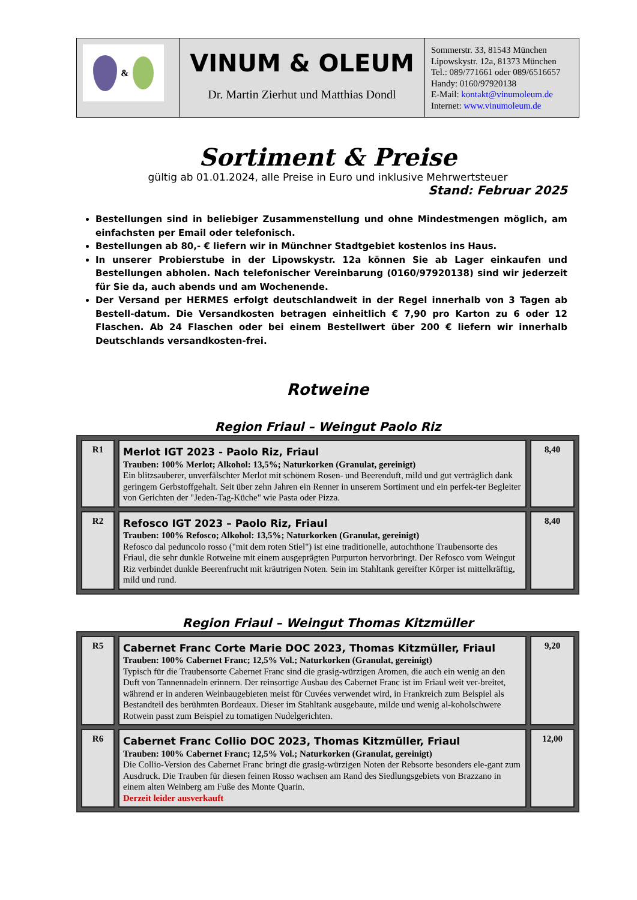| & | VINUM & OLEUM Dr. Martin Zierhut und Matthias Dondl | Sommerstr. 33, 81543 München Lipowskystr. 12a, 81373 München Tel.: 089/771661 oder 089/6516657 Handy: 0160/97920138 E-Mail: kontakt@vinumoleum.de Internet: www.vinumoleum.de |
Sortiment & Preise
gültig ab 01.01.2024, alle Preise in Euro und inklusive Mehrwertsteuer
Stand: Februar 2025
Bestellungen sind in beliebiger Zusammenstellung und ohne Mindestmengen möglich, am einfachsten per Email oder telefonisch.
Bestellungen ab 80,- € liefern wir in Münchner Stadtgebiet kostenlos ins Haus.
In unserer Probierstube in der Lipowskystr. 12a können Sie ab Lager einkaufen und Bestellungen abholen. Nach telefonischer Vereinbarung (0160/97920138) sind wir jederzeit für Sie da, auch abends und am Wochenende.
Der Versand per HERMES erfolgt deutschlandweit in der Regel innerhalb von 3 Tagen ab Bestell-datum. Die Versandkosten betragen einheitlich € 7,90 pro Karton zu 6 oder 12 Flaschen. Ab 24 Flaschen oder bei einem Bestellwert über 200 € liefern wir innerhalb Deutschlands versandkosten-frei.
Rotweine
Region Friaul – Weingut Paolo Riz
| R1 | Merlot IGT 2023 - Paolo Riz, Friaul Trauben: 100% Merlot; Alkohol: 13,5%; Naturkorken (Granulat, gereinigt) Ein blitzsauberer, unverfälschter Merlot mit schönem Rosen- und Beerenduft, mild und gut verträglich dank geringem Gerbstoffgehalt. Seit über zehn Jahren ein Renner in unserem Sortiment und ein perfek-ter Begleiter von Gerichten der "Jeden-Tag-Küche" wie Pasta oder Pizza. | 8,40 |
| R2 | Refosco IGT 2023 – Paolo Riz, Friaul Trauben: 100% Refosco; Alkohol: 13,5%; Naturkorken (Granulat, gereinigt) Refosco dal peduncolo rosso ("mit dem roten Stiel") ist eine traditionelle, autochthone Traubensorte des Friaul, die sehr dunkle Rotweine mit einem ausgeprägten Purpurton hervorbringt. Der Refosco vom Weingut Riz verbindet dunkle Beerenfrucht mit kräutrigen Noten. Sein im Stahltank gereifter Körper ist mittelkräftig, mild und rund. | 8,40 |
Region Friaul – Weingut Thomas Kitzmüller
| R5 | Cabernet Franc Corte Marie DOC 2023, Thomas Kitzmüller, Friaul Trauben: 100% Cabernet Franc; 12,5% Vol.; Naturkorken (Granulat, gereinigt) Typisch für die Traubensorte Cabernet Franc sind die grasig-würzigen Aromen, die auch ein wenig an den Duft von Tannennadeln erinnern. Der reinsortige Ausbau des Cabernet Franc ist im Friaul weit ver-breitet, während er in anderen Weinbaugebieten meist für Cuvées verwendet wird, in Frankreich zum Beispiel als Bestandteil des berühmten Bordeaux. Dieser im Stahltank ausgebaute, milde und wenig al-koholschwere Rotwein passt zum Beispiel zu tomatigen Nudelgerichten. | 9,20 |
| R6 | Cabernet Franc Collio DOC 2023, Thomas Kitzmüller, Friaul Trauben: 100% Cabernet Franc; 12,5% Vol.; Naturkorken (Granulat, gereinigt) Die Collio-Version des Cabernet Franc bringt die grasig-würzigen Noten der Rebsorte besonders ele-gant zum Ausdruck. Die Trauben für diesen feinen Rosso wachsen am Rand des Siedlungsgebiets von Brazzano in einem alten Weinberg am Fuße des Monte Quarin. Derzeit leider ausverkauft | 12,00 |